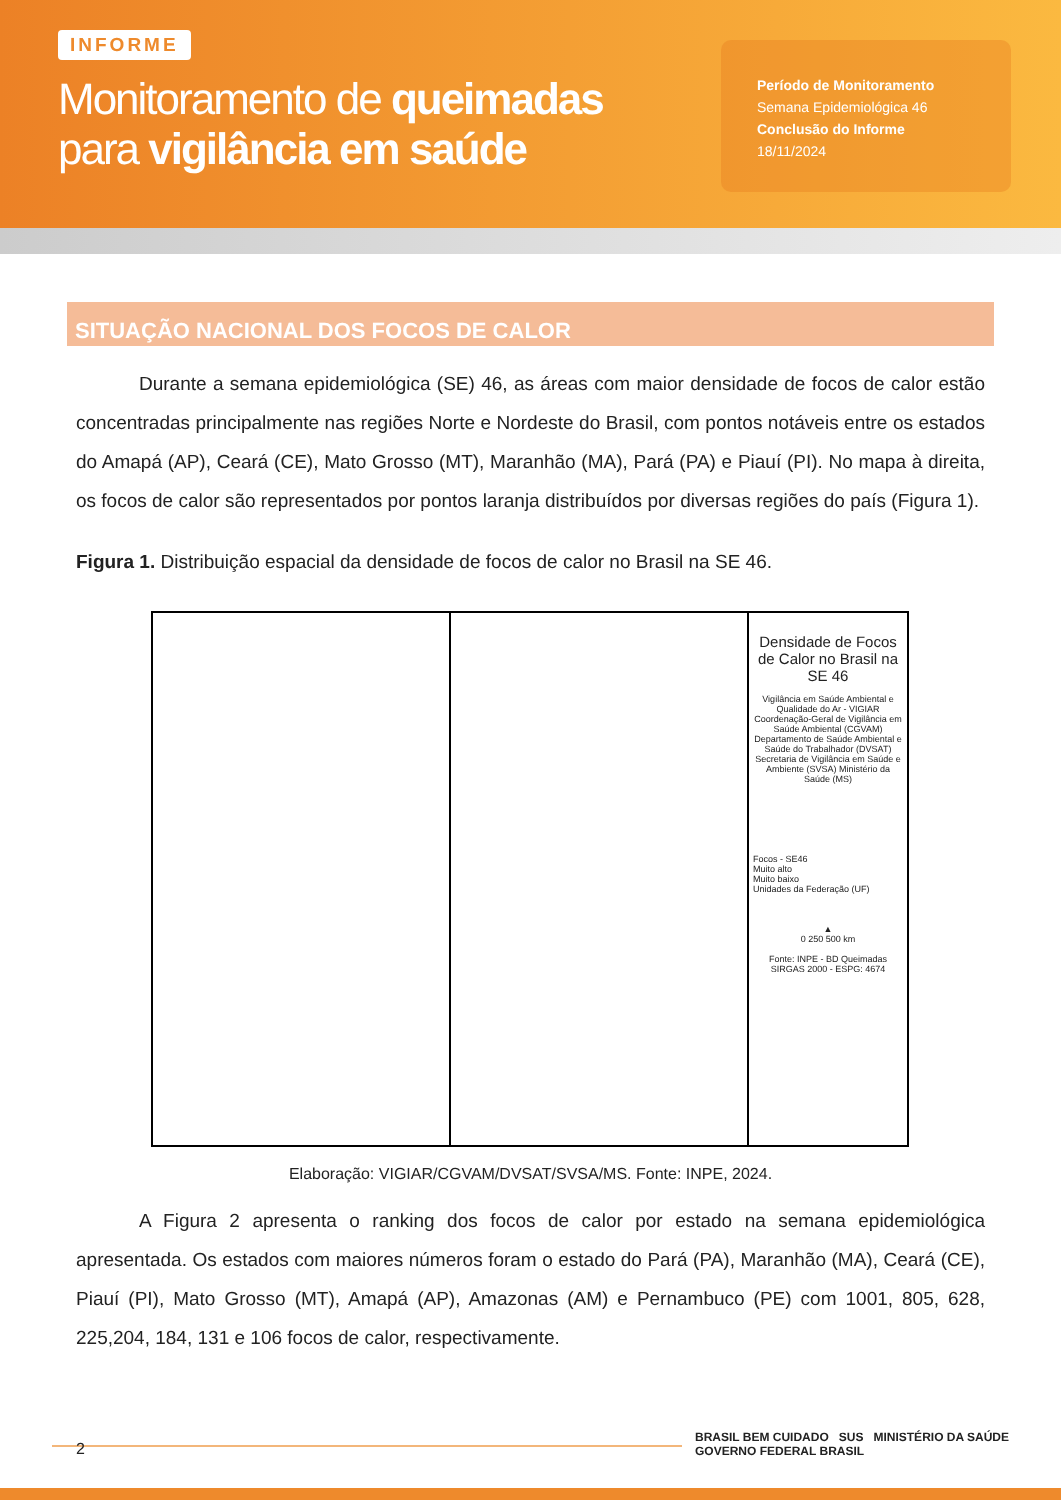INFORME
Monitoramento de queimadas
para vigilância em saúde
Período de Monitoramento
Semana Epidemiológica 46
Conclusão do Informe
18/11/2024
SITUAÇÃO NACIONAL DOS FOCOS DE CALOR
Durante a semana epidemiológica (SE) 46, as áreas com maior densidade de focos de calor estão concentradas principalmente nas regiões Norte e Nordeste do Brasil, com pontos notáveis entre os estados do Amapá (AP), Ceará (CE), Mato Grosso (MT), Maranhão (MA), Pará (PA) e Piauí (PI). No mapa à direita, os focos de calor são representados por pontos laranja distribuídos por diversas regiões do país (Figura 1).
Figura 1. Distribuição espacial da densidade de focos de calor no Brasil na SE 46.
Densidade de Focos de Calor no Brasil na SE 46
Vigilância em Saúde Ambiental e Qualidade do Ar - VIGIAR Coordenação-Geral de Vigilância em Saúde Ambiental (CGVAM) Departamento de Saúde Ambiental e Saúde do Trabalhador (DVSAT) Secretaria de Vigilância em Saúde e Ambiente (SVSA) Ministério da Saúde (MS)
Focos - SE46
Muito alto
Muito baixo
Unidades da Federação (UF)
▲
0 250 500 km
Fonte: INPE - BD Queimadas
SIRGAS 2000 - ESPG: 4674
Elaboração: VIGIAR/CGVAM/DVSAT/SVSA/MS. Fonte: INPE, 2024.
A Figura 2 apresenta o ranking dos focos de calor por estado na semana epidemiológica apresentada. Os estados com maiores números foram o estado do Pará (PA), Maranhão (MA), Ceará (CE), Piauí (PI), Mato Grosso (MT), Amapá (AP), Amazonas (AM) e Pernambuco (PE) com 1001, 805, 628, 225,204, 184, 131 e 106 focos de calor, respectivamente.
2
BRASIL BEM CUIDADO SUS MINISTÉRIO DA SAÚDE GOVERNO FEDERAL BRASIL